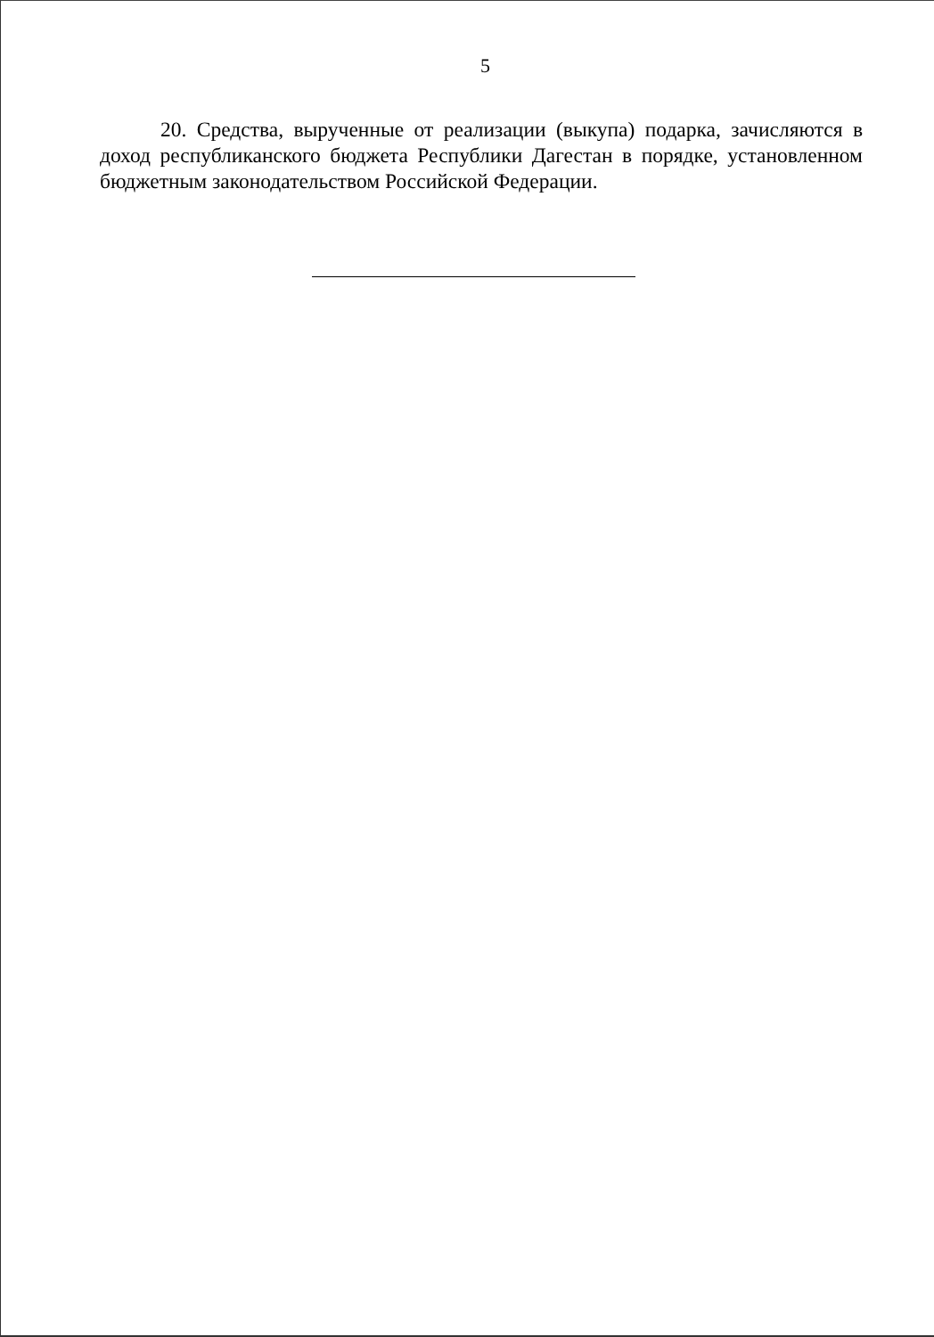5
20. Средства, вырученные от реализации (выкупа) подарка, зачисляются в доход республиканского бюджета Республики Дагестан в порядке, установленном бюджетным законодательством Российской Федерации.